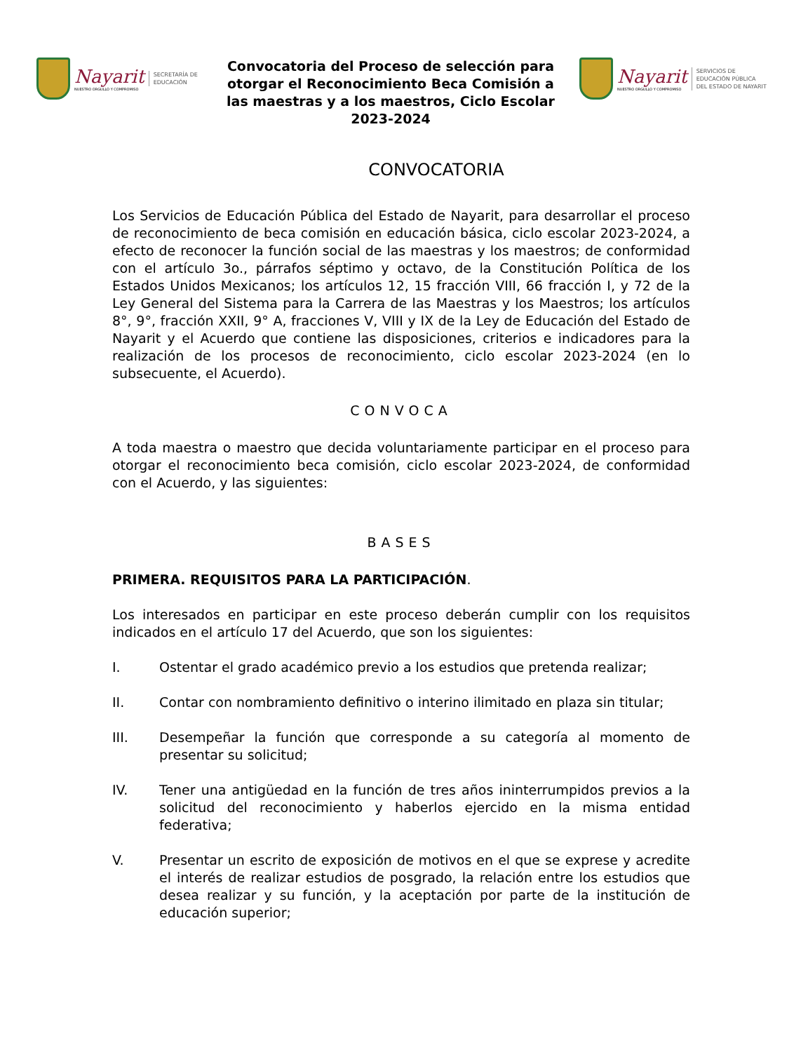Nayarit
NUESTRO ORGULLO Y COMPROMISO
SECRETARÍA DE
EDUCACIÓN
Convocatoria del Proceso de selección para otorgar el Reconocimiento Beca Comisión a las maestras y a los maestros, Ciclo Escolar 2023-2024
Nayarit
NUESTRO ORGULLO Y COMPROMISO
SERVICIOS DE
EDUCACIÓN PÚBLICA
DEL ESTADO DE NAYARIT
CONVOCATORIA
Los Servicios de Educación Pública del Estado de Nayarit, para desarrollar el proceso de reconocimiento de beca comisión en educación básica, ciclo escolar 2023-2024, a efecto de reconocer la función social de las maestras y los maestros; de conformidad con el artículo 3o., párrafos séptimo y octavo, de la Constitución Política de los Estados Unidos Mexicanos; los artículos 12, 15 fracción VIII, 66 fracción I, y 72 de la Ley General del Sistema para la Carrera de las Maestras y los Maestros; los artículos 8°, 9°, fracción XXII, 9° A, fracciones V, VIII y IX de la Ley de Educación del Estado de Nayarit y el Acuerdo que contiene las disposiciones, criterios e indicadores para la realización de los procesos de reconocimiento, ciclo escolar 2023-2024 (en lo subsecuente, el Acuerdo).
CONVOCA
A toda maestra o maestro que decida voluntariamente participar en el proceso para otorgar el reconocimiento beca comisión, ciclo escolar 2023-2024, de conformidad con el Acuerdo, y las siguientes:
BASES
PRIMERA. REQUISITOS PARA LA PARTICIPACIÓN.
Los interesados en participar en este proceso deberán cumplir con los requisitos indicados en el artículo 17 del Acuerdo, que son los siguientes:
I. Ostentar el grado académico previo a los estudios que pretenda realizar;
II. Contar con nombramiento definitivo o interino ilimitado en plaza sin titular;
III. Desempeñar la función que corresponde a su categoría al momento de presentar su solicitud;
IV. Tener una antigüedad en la función de tres años ininterrumpidos previos a la solicitud del reconocimiento y haberlos ejercido en la misma entidad federativa;
V. Presentar un escrito de exposición de motivos en el que se exprese y acredite el interés de realizar estudios de posgrado, la relación entre los estudios que desea realizar y su función, y la aceptación por parte de la institución de educación superior;